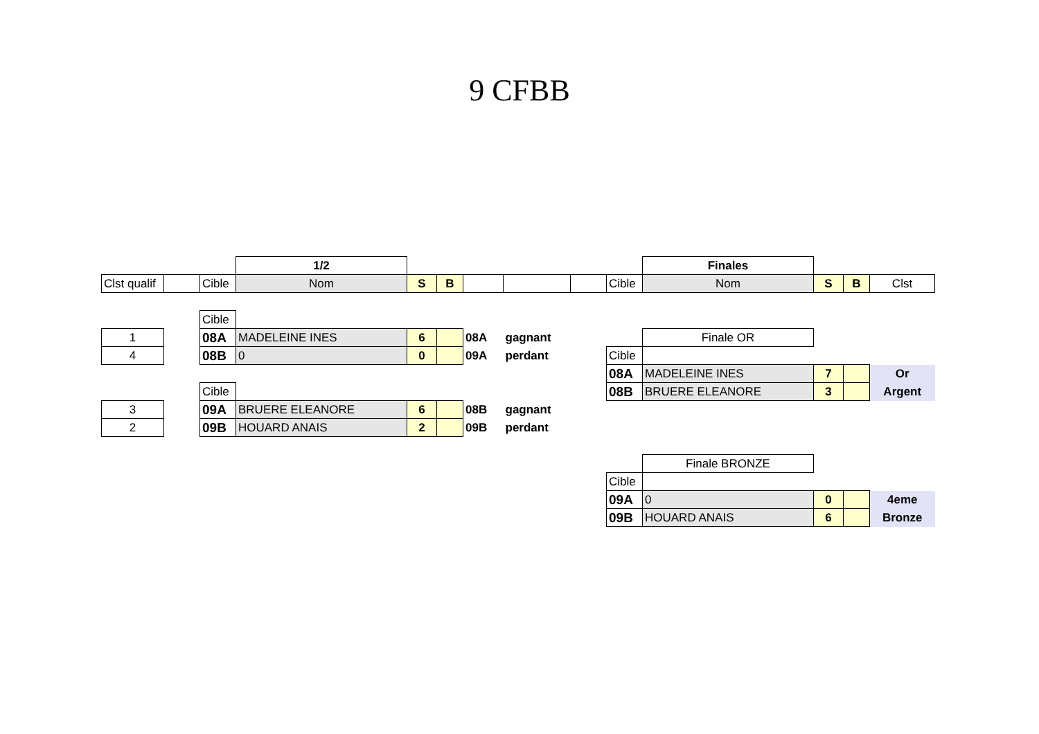9 CFBB
| | | | 1/2 | | | | | | | Finales | | | |
| Clst qualif | | Cible | Nom | S | B | | | | Cible | Nom | S | B | Clst |
| | | Cible | | | | | | | | | | | |
| 1 | | 08A | MADELEINE INES | 6 | | 08A | gagnant | | | Finale OR | | | |
| 4 | | 08B | 0 | 0 | | 09A | perdant | | Cible | | | | |
| | | | | | | | | | 08A | MADELEINE INES | 7 | | Or |
| | | Cible | | | | | | | 08B | BRUERE ELEANORE | 3 | | Argent |
| 3 | | 09A | BRUERE ELEANORE | 6 | | 08B | gagnant | | | | | | |
| 2 | | 09B | HOUARD ANAIS | 2 | | 09B | perdant | | | | | | |
| | | | | | | | | | | Finale BRONZE | | | |
| | | | | | | | | | Cible | | | | |
| | | | | | | | | | 09A | 0 | 0 | | 4eme |
| | | | | | | | | | 09B | HOUARD ANAIS | 6 | | Bronze |